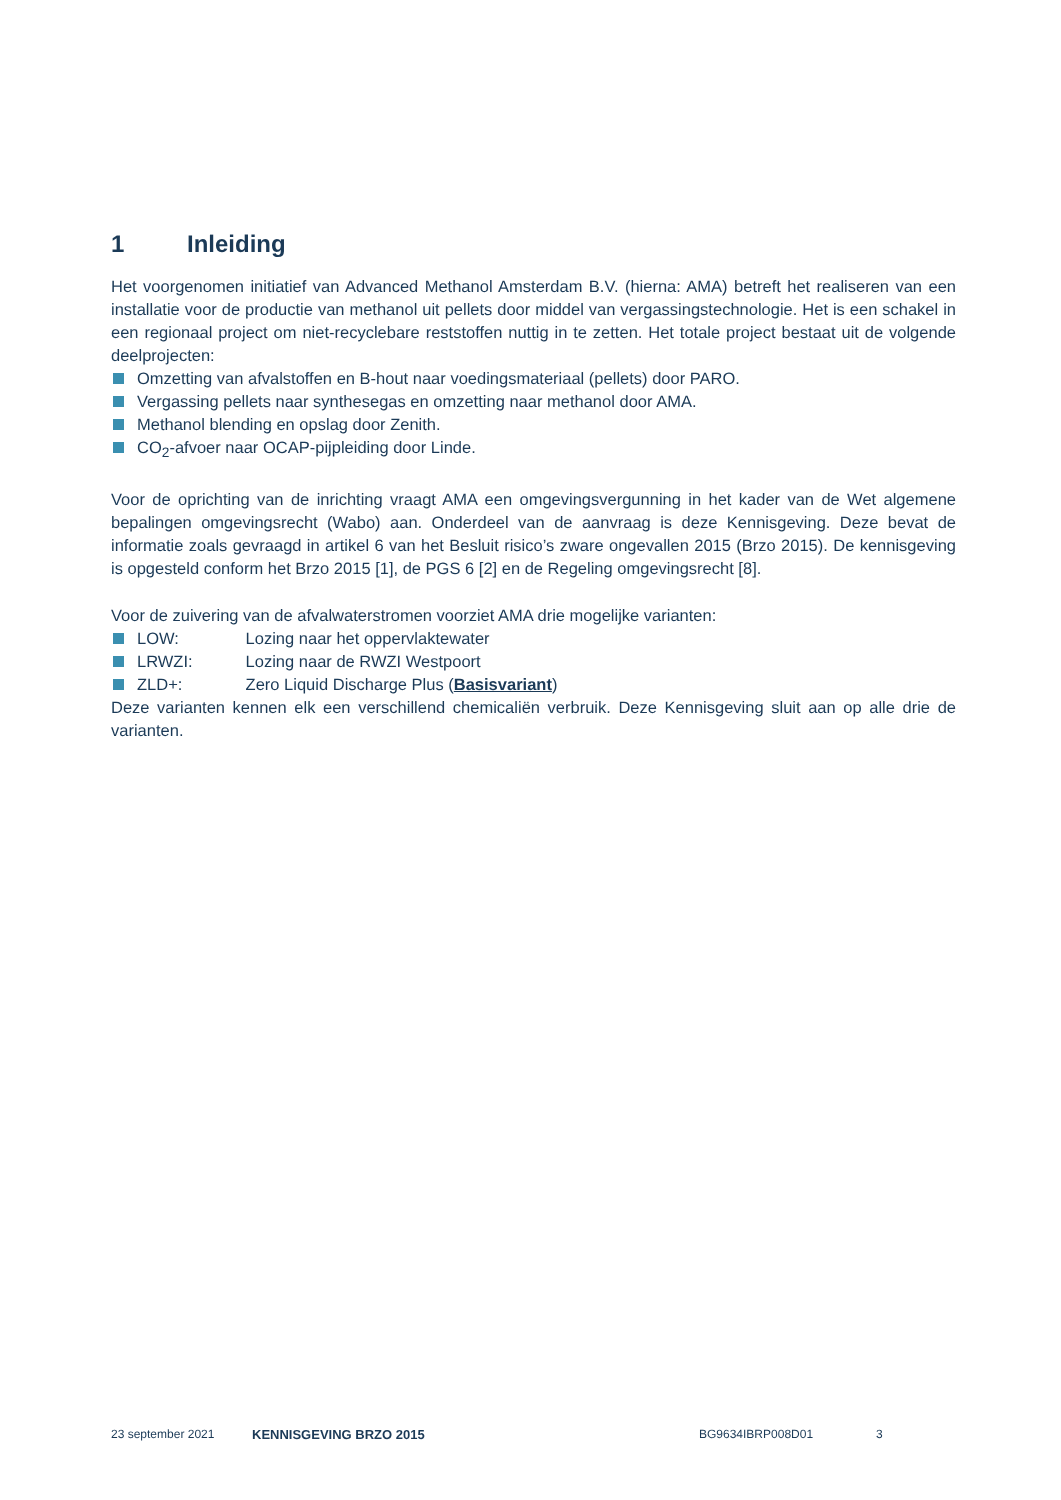1 Inleiding
Het voorgenomen initiatief van Advanced Methanol Amsterdam B.V. (hierna: AMA) betreft het realiseren van een installatie voor de productie van methanol uit pellets door middel van vergassingstechnologie. Het is een schakel in een regionaal project om niet-recyclebare reststoffen nuttig in te zetten. Het totale project bestaat uit de volgende deelprojecten:
Omzetting van afvalstoffen en B-hout naar voedingsmateriaal (pellets) door PARO.
Vergassing pellets naar synthesegas en omzetting naar methanol door AMA.
Methanol blending en opslag door Zenith.
CO<sub>2</sub>-afvoer naar OCAP-pijpleiding door Linde.
Voor de oprichting van de inrichting vraagt AMA een omgevingsvergunning in het kader van de Wet algemene bepalingen omgevingsrecht (Wabo) aan. Onderdeel van de aanvraag is deze Kennisgeving. Deze bevat de informatie zoals gevraagd in artikel 6 van het Besluit risico’s zware ongevallen 2015 (Brzo 2015). De kennisgeving is opgesteld conform het Brzo 2015 [1], de PGS 6 [2] en de Regeling omgevingsrecht [8].
Voor de zuivering van de afvalwaterstromen voorziet AMA drie mogelijke varianten:
LOW: Lozing naar het oppervlaktewater
LRWZI: Lozing naar de RWZI Westpoort
ZLD+: Zero Liquid Discharge Plus (Basisvariant)
Deze varianten kennen elk een verschillend chemicaliën verbruik. Deze Kennisgeving sluit aan op alle drie de varianten.
23 september 2021 KENNISGEVING BRZO 2015 BG9634IBRP008D01 3